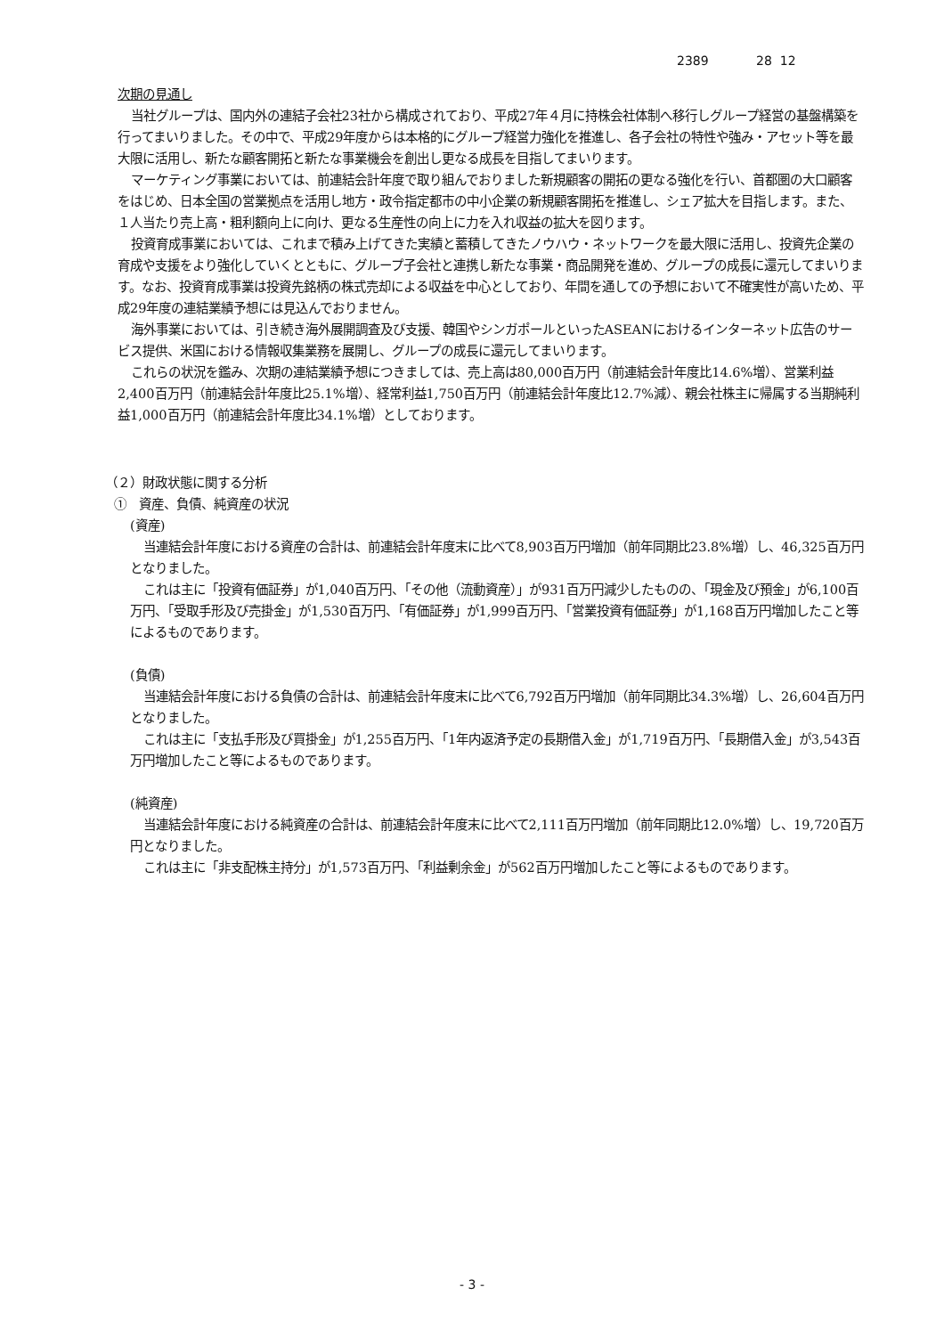2389 28 12
次期の見通し
当社グループは、国内外の連結子会社23社から構成されており、平成27年４月に持株会社体制へ移行しグループ経営の基盤構築を行ってまいりました。その中で、平成29年度からは本格的にグループ経営力強化を推進し、各子会社の特性や強み・アセット等を最大限に活用し、新たな顧客開拓と新たな事業機会を創出し更なる成長を目指してまいります。
マーケティング事業においては、前連結会計年度で取り組んでおりました新規顧客の開拓の更なる強化を行い、首都圏の大口顧客をはじめ、日本全国の営業拠点を活用し地方・政令指定都市の中小企業の新規顧客開拓を推進し、シェア拡大を目指します。また、１人当たり売上高・粗利額向上に向け、更なる生産性の向上に力を入れ収益の拡大を図ります。
投資育成事業においては、これまで積み上げてきた実績と蓄積してきたノウハウ・ネットワークを最大限に活用し、投資先企業の育成や支援をより強化していくとともに、グループ子会社と連携し新たな事業・商品開発を進め、グループの成長に還元してまいります。なお、投資育成事業は投資先銘柄の株式売却による収益を中心としており、年間を通しての予想において不確実性が高いため、平成29年度の連結業績予想には見込んでおりません。
海外事業においては、引き続き海外展開調査及び支援、韓国やシンガポールといったASEANにおけるインターネット広告のサービス提供、米国における情報収集業務を展開し、グループの成長に還元してまいります。
これらの状況を鑑み、次期の連結業績予想につきましては、売上高は80,000百万円（前連結会計年度比14.6%増）、営業利益2,400百万円（前連結会計年度比25.1%増）、経常利益1,750百万円（前連結会計年度比12.7%減）、親会社株主に帰属する当期純利益1,000百万円（前連結会計年度比34.1%増）としております。
（２）財政状態に関する分析
①　資産、負債、純資産の状況
(資産)
当連結会計年度における資産の合計は、前連結会計年度末に比べて8,903百万円増加（前年同期比23.8%増）し、46,325百万円となりました。
これは主に「投資有価証券」が1,040百万円、「その他（流動資産）」が931百万円減少したものの、「現金及び預金」が6,100百万円、「受取手形及び売掛金」が1,530百万円、「有価証券」が1,999百万円、「営業投資有価証券」が1,168百万円増加したこと等によるものであります。
(負債)
当連結会計年度における負債の合計は、前連結会計年度末に比べて6,792百万円増加（前年同期比34.3%増）し、26,604百万円となりました。
これは主に「支払手形及び買掛金」が1,255百万円、「1年内返済予定の長期借入金」が1,719百万円、「長期借入金」が3,543百万円増加したこと等によるものであります。
(純資産)
当連結会計年度における純資産の合計は、前連結会計年度末に比べて2,111百万円増加（前年同期比12.0%増）し、19,720百万円となりました。
これは主に「非支配株主持分」が1,573百万円、「利益剰余金」が562百万円増加したこと等によるものであります。
- 3 -